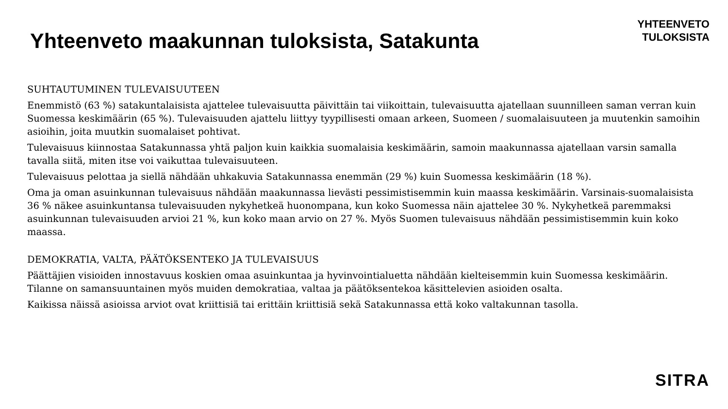Yhteenveto maakunnan tuloksista, Satakunta
YHTEENVETO
TULOKSISTA
SUHTAUTUMINEN TULEVAISUUTEEN
Enemmistö (63 %) satakuntalaisista ajattelee tulevaisuutta päivittäin tai viikoittain, tulevaisuutta ajatellaan suunnilleen saman verran kuin Suomessa keskimäärin (65 %). Tulevaisuuden ajattelu liittyy tyypillisesti omaan arkeen, Suomeen / suomalaisuuteen ja muutenkin samoihin asioihin, joita muutkin suomalaiset pohtivat.
Tulevaisuus kiinnostaa Satakunnassa yhtä paljon kuin kaikkia suomalaisia keskimäärin, samoin maakunnassa ajatellaan varsin samalla tavalla siitä, miten itse voi vaikuttaa tulevaisuuteen.
Tulevaisuus pelottaa ja siellä nähdään uhkakuvia Satakunnassa enemmän (29 %) kuin Suomessa keskimäärin (18 %).
Oma ja oman asuinkunnan tulevaisuus nähdään maakunnassa lievästi pessimistisemmin kuin maassa keskimäärin. Varsinais-suomalaisista 36 % näkee asuinkuntansa tulevaisuuden nykyhetkeä huonompana, kun koko Suomessa näin ajattelee 30 %. Nykyhetkeä paremmaksi asuinkunnan tulevaisuuden arvioi 21 %, kun koko maan arvio on 27 %. Myös Suomen tulevaisuus nähdään pessimistisemmin kuin koko maassa.
DEMOKRATIA, VALTA, PÄÄTÖKSENTEKO JA TULEVAISUUS
Päättäjien visioiden innostavuus koskien omaa asuinkuntaa ja hyvinvointialuetta nähdään kielteisemmin kuin Suomessa keskimäärin. Tilanne on samansuuntainen myös muiden demokratiaa, valtaa ja päätöksentekoa käsittelevien asioiden osalta.
Kaikissa näissä asioissa arviot ovat kriittisiä tai erittäin kriittisiä sekä Satakunnassa että koko valtakunnan tasolla.
SITRA